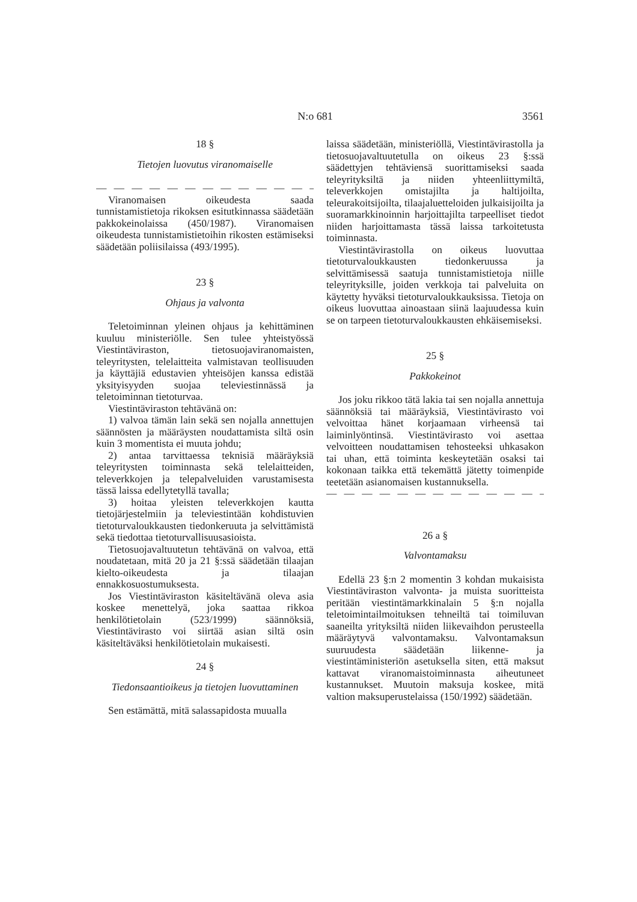N:o 681 3561
18 §
Tietojen luovutus viranomaiselle
— — — — — — — — — — — — —
Viranomaisen oikeudesta saada tunnistamistietoja rikoksen esitutkinnassa säädetään pakkokeinolaissa (450/1987). Viranomaisen oikeudesta tunnistamistietoihin rikosten estämiseksi säädetään poliisilaissa (493/1995).
23 §
Ohjaus ja valvonta
Teletoiminnan yleinen ohjaus ja kehittäminen kuuluu ministeriölle. Sen tulee yhteistyössä Viestintäviraston, tietosuojaviranomaisten, teleyritysten, telelaitteita valmistavan teollisuuden ja käyttäjiä edustavien yhteisöjen kanssa edistää yksityisyyden suojaa televiestinnässä ja teletoiminnan tietoturvaa.
Viestintäviraston tehtävänä on:
1) valvoa tämän lain sekä sen nojalla annettujen säännösten ja määräysten noudattamista siltä osin kuin 3 momentista ei muuta johdu;
2) antaa tarvittaessa teknisiä määräyksiä teleyritysten toiminnasta sekä telelaitteiden, televerkkojen ja telepalveluiden varustamisesta tässä laissa edellytetyllä tavalla;
3) hoitaa yleisten televerkkojen kautta tietojärjestelmiin ja televiestintään kohdistuvien tietoturvaloukkausten tiedonkeruuta ja selvittämistä sekä tiedottaa tietoturvallisuusasioista.
Tietosuojavaltuutetun tehtävänä on valvoa, että noudatetaan, mitä 20 ja 21 §:ssä säädetään tilaajan kielto-oikeudesta ja tilaajan ennakkosuostumuksesta.
Jos Viestintäviraston käsiteltävänä oleva asia koskee menettelyä, joka saattaa rikkoa henkilötietolain (523/1999) säännöksiä, Viestintävirasto voi siirtää asian siltä osin käsiteltäväksi henkilötietolain mukaisesti.
24 §
Tiedonsaantioikeus ja tietojen luovuttaminen
Sen estämättä, mitä salassapidosta muualla
laissa säädetään, ministeriöllä, Viestintävirastolla ja tietosuojavaltuutetulla on oikeus 23 §:ssä säädettyjen tehtäviensä suorittamiseksi saada teleyrityksiltä ja niiden yhteenliittymiltä, televerkkojen omistajilta ja haltijoilta, teleurakoitsijoilta, tilaajaluetteloiden julkaisijoilta ja suoramarkkinoinnin harjoittajilta tarpeelliset tiedot niiden harjoittamasta tässä laissa tarkoitetusta toiminnasta.
Viestintävirastolla on oikeus luovuttaa tietoturvaloukkausten tiedonkeruussa ja selvittämisessä saatuja tunnistamistietoja niille teleyrityksille, joiden verkkoja tai palveluita on käytetty hyväksi tietoturvaloukkauksissa. Tietoja on oikeus luovuttaa ainoastaan siinä laajuudessa kuin se on tarpeen tietoturvaloukkausten ehkäisemiseksi.
25 §
Pakkokeinot
Jos joku rikkoo tätä lakia tai sen nojalla annettuja säännöksiä tai määräyksiä, Viestintävirasto voi velvoittaa hänet korjaamaan virheensä tai laiminlyöntinsä. Viestintävirasto voi asettaa velvoitteen noudattamisen tehosteeksi uhkasakon tai uhan, että toiminta keskeytetään osaksi tai kokonaan taikka että tekemättä jätetty toimenpide teetetään asianomaisen kustannuksella.
— — — — — — — — — — — — —
26 a §
Valvontamaksu
Edellä 23 §:n 2 momentin 3 kohdan mukaisista Viestintäviraston valvonta- ja muista suoritteista peritään viestintämarkkinalain 5 §:n nojalla teletoimintailmoituksen tehneiltä tai toimiluvan saaneilta yrityksiltä niiden liikevaihdon perusteella määräytyvä valvontamaksu. Valvontamaksun suuruudesta säädetään liikenne- ja viestintäministeriön asetuksella siten, että maksut kattavat viranomaistoiminnasta aiheutuneet kustannukset. Muutoin maksuja koskee, mitä valtion maksuperustelaissa (150/1992) säädetään.